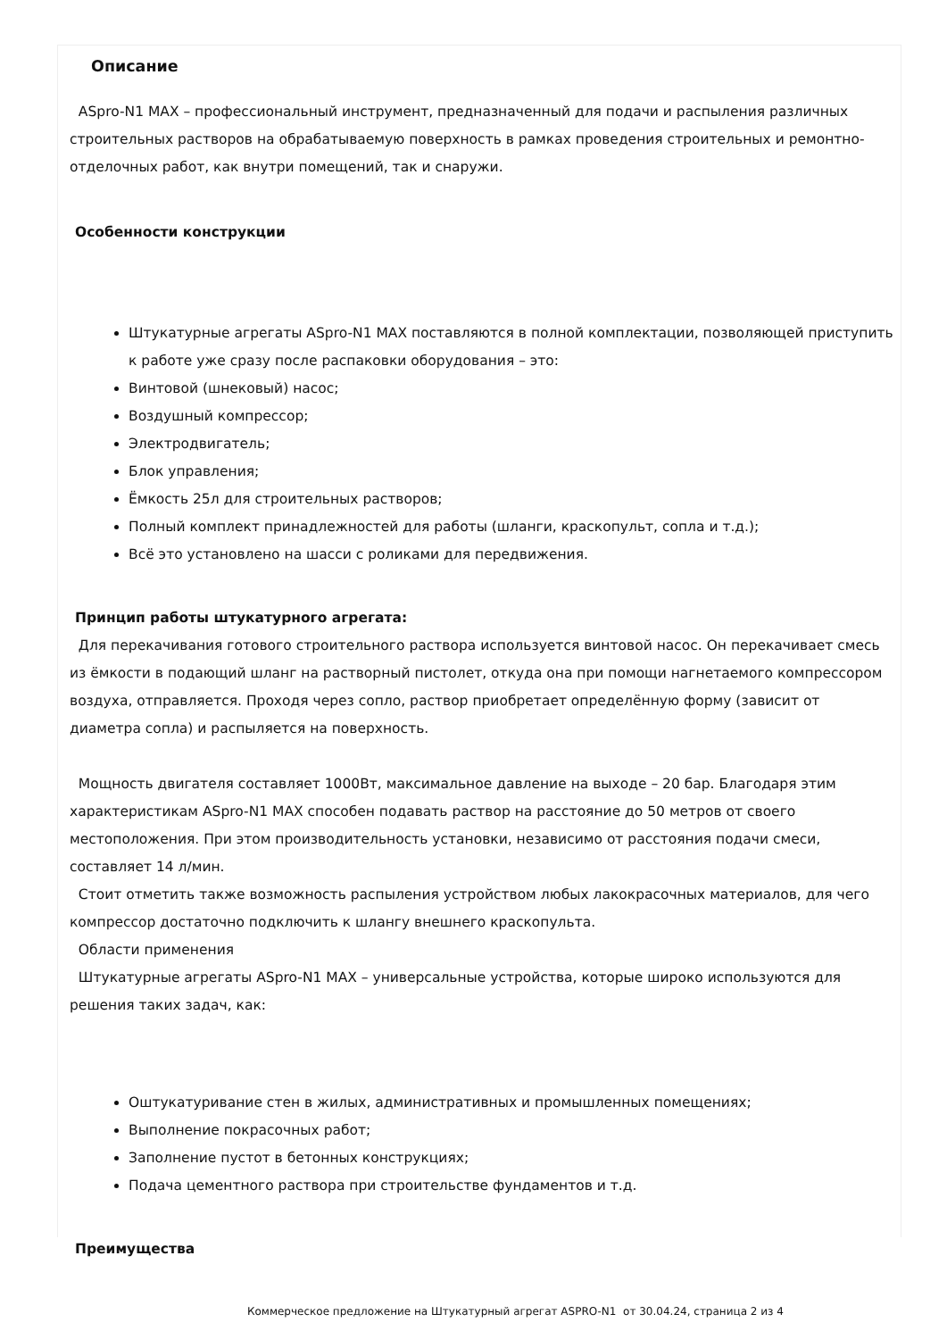Описание
ASpro-N1 MAX – профессиональный инструмент, предназначенный для подачи и распыления различных строительных растворов на обрабатываемую поверхность в рамках проведения строительных и ремонтно-отделочных работ, как внутри помещений, так и снаружи.
Особенности конструкции
Штукатурные агрегаты ASpro-N1 MAX поставляются в полной комплектации, позволяющей приступить к работе уже сразу после распаковки оборудования – это:
Винтовой (шнековый) насос;
Воздушный компрессор;
Электродвигатель;
Блок управления;
Ёмкость 25л для строительных растворов;
Полный комплект принадлежностей для работы (шланги, краскопульт, сопла и т.д.);
Всё это установлено на шасси с роликами для передвижения.
Принцип работы штукатурного агрегата:
Для перекачивания готового строительного раствора используется винтовой насос. Он перекачивает смесь из ёмкости в подающий шланг на растворный пистолет, откуда она при помощи нагнетаемого компрессором воздуха, отправляется. Проходя через сопло, раствор приобретает определённую форму (зависит от диаметра сопла) и распыляется на поверхность.
Мощность двигателя составляет 1000Вт, максимальное давление на выходе – 20 бар. Благодаря этим характеристикам ASpro-N1 MAX способен подавать раствор на расстояние до 50 метров от своего местоположения. При этом производительность установки, независимо от расстояния подачи смеси, составляет 14 л/мин.
Стоит отметить также возможность распыления устройством любых лакокрасочных материалов, для чего компрессор достаточно подключить к шлангу внешнего краскопульта.
Области применения
Штукатурные агрегаты ASpro-N1 MAX – универсальные устройства, которые широко используются для решения таких задач, как:
Оштукатуривание стен в жилых, административных и промышленных помещениях;
Выполнение покрасочных работ;
Заполнение пустот в бетонных конструкциях;
Подача цементного раствора при строительстве фундаментов и т.д.
Преимущества
Коммерческое предложение на Штукатурный агрегат ASPRO-N1 от 30.04.24, страница 2 из 4